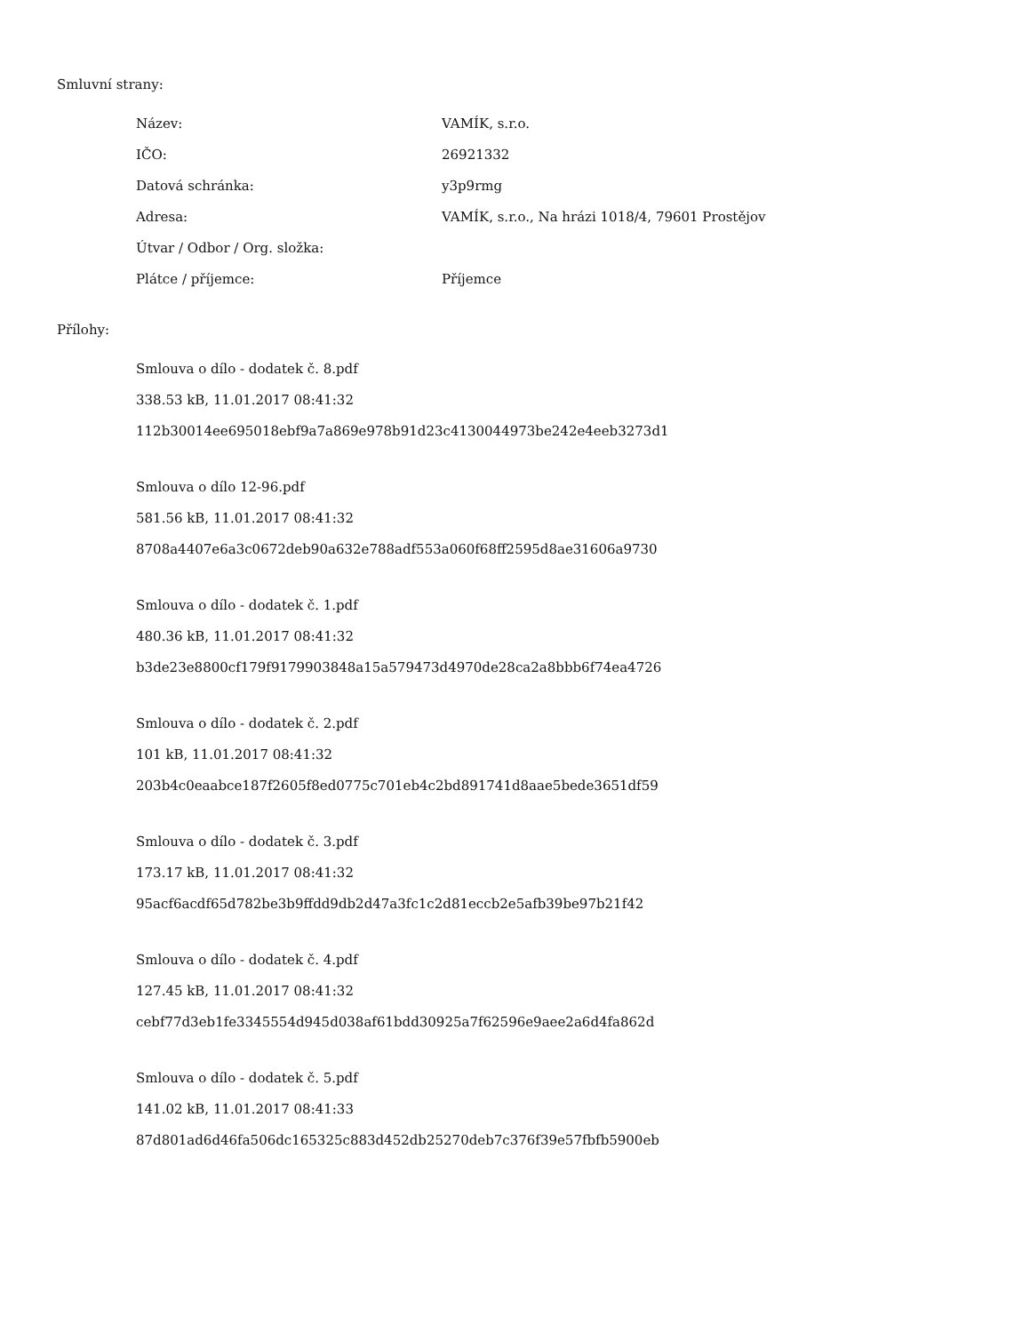Smluvní strany:
| Název: | VAMÍK, s.r.o. |
| IČO: | 26921332 |
| Datová schránka: | y3p9rmg |
| Adresa: | VAMÍK, s.r.o., Na hrázi 1018/4, 79601 Prostějov |
| Útvar / Odbor / Org. složka: | |
| Plátce / příjemce: | Příjemce |
Přílohy:
Smlouva o dílo - dodatek č. 8.pdf
338.53 kB, 11.01.2017 08:41:32
112b30014ee695018ebf9a7a869e978b91d23c4130044973be242e4eeb3273d1
Smlouva o dílo 12-96.pdf
581.56 kB, 11.01.2017 08:41:32
8708a4407e6a3c0672deb90a632e788adf553a060f68ff2595d8ae31606a9730
Smlouva o dílo - dodatek č. 1.pdf
480.36 kB, 11.01.2017 08:41:32
b3de23e8800cf179f9179903848a15a579473d4970de28ca2a8bbb6f74ea4726
Smlouva o dílo - dodatek č. 2.pdf
101 kB, 11.01.2017 08:41:32
203b4c0eaabce187f2605f8ed0775c701eb4c2bd891741d8aae5bede3651df59
Smlouva o dílo - dodatek č. 3.pdf
173.17 kB, 11.01.2017 08:41:32
95acf6acdf65d782be3b9ffdd9db2d47a3fc1c2d81eccb2e5afb39be97b21f42
Smlouva o dílo - dodatek č. 4.pdf
127.45 kB, 11.01.2017 08:41:32
cebf77d3eb1fe3345554d945d038af61bdd30925a7f62596e9aee2a6d4fa862d
Smlouva o dílo - dodatek č. 5.pdf
141.02 kB, 11.01.2017 08:41:33
87d801ad6d46fa506dc165325c883d452db25270deb7c376f39e57fbfb5900eb